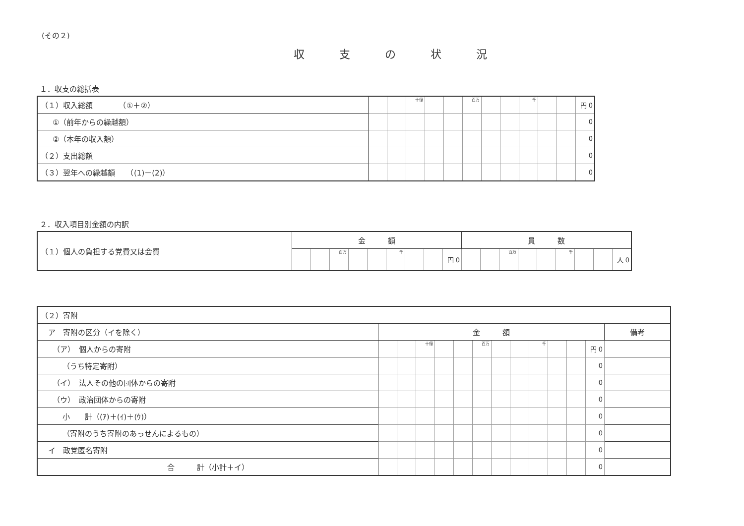(その２)
収支の状況
１．収支の総括表
| （１）収入総額 （①＋②） | | | 十億 | | | 百万 | | | 千 | | | 円 0 |
| ①（前年からの繰越額） | | | | | | | | | | | | 0 |
| ②（本年の収入額） | | | | | | | | | | | | 0 |
| （２）支出総額 | | | | | | | | | | | | 0 |
| （３）翌年への繰越額 （(1)－(2)） | | | | | | | | | | | | 0 |
２．収入項目別金額の内訳
| （１）個人の負担する党費又は会費 | 金 額 | | | | | | | | | 員 数 | | | | | | | | |
| | | | 百万 | | | 千 | | | 円 0 | | | 百万 | | | 千 | | | 人 0 |
| （２）寄附 | | | | | | | | | | | | | |
| ア 寄附の区分（イを除く） | 金 額 | | | | | | | | | | | | 備考 |
| （ア） 個人からの寄附 | | | 十億 | | | 百万 | | | 千 | | | 円 0 | |
| （うち特定寄附） | | | | | | | | | | | | 0 | |
| （イ） 法人その他の団体からの寄附 | | | | | | | | | | | | 0 | |
| （ウ） 政治団体からの寄附 | | | | | | | | | | | | 0 | |
| 小 計（(ｱ)＋(ｲ)＋(ｳ)） | | | | | | | | | | | | 0 | |
| （寄附のうち寄附のあっせんによるもの） | | | | | | | | | | | | 0 | |
| イ 政党匿名寄附 | | | | | | | | | | | | 0 | |
| 合 計（小計＋イ） | | | | | | | | | | | | 0 | |